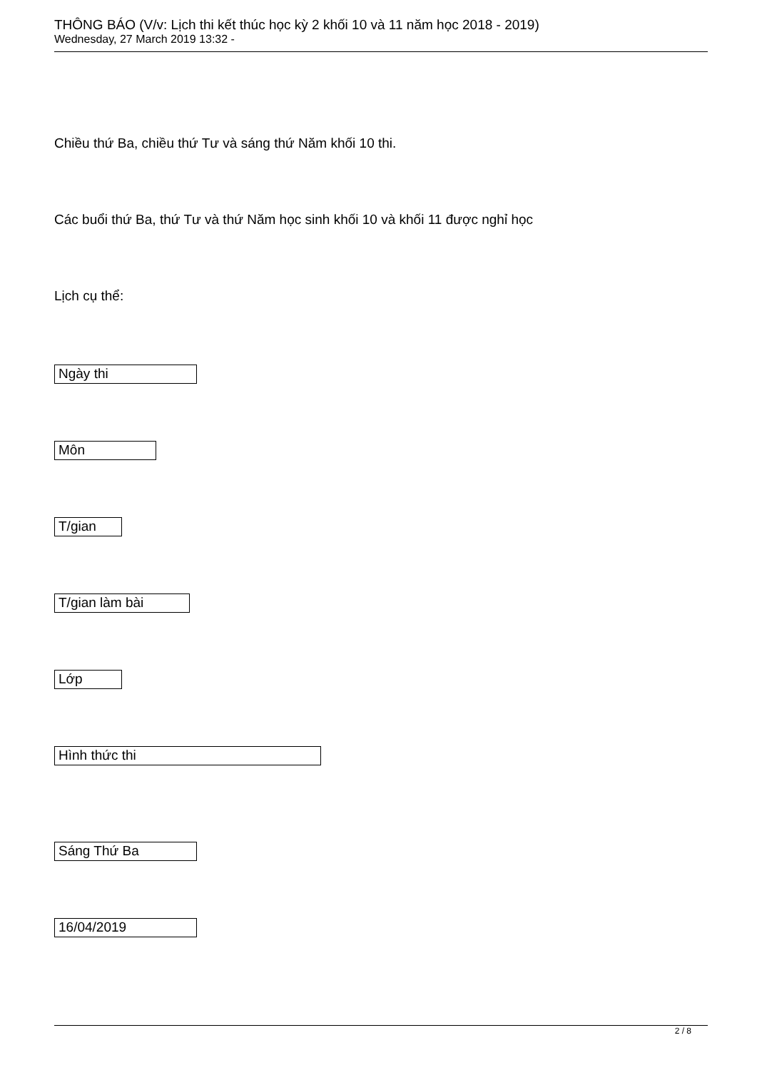THÔNG BÁO (V/v: Lịch thi kết thúc học kỳ 2 khối 10 và 11 năm học 2018 - 2019)
Wednesday, 27 March 2019 13:32 -
Chiều thứ Ba, chiều thứ Tư và sáng thứ Năm khối 10 thi.
Các buổi thứ Ba, thứ Tư và thứ Năm học sinh khối 10 và khối 11 được nghỉ học
Lịch cụ thể:
Ngày thi
Môn
T/gian
T/gian làm bài
Lớp
Hình thức thi
Sáng Thứ Ba
16/04/2019
2 / 8